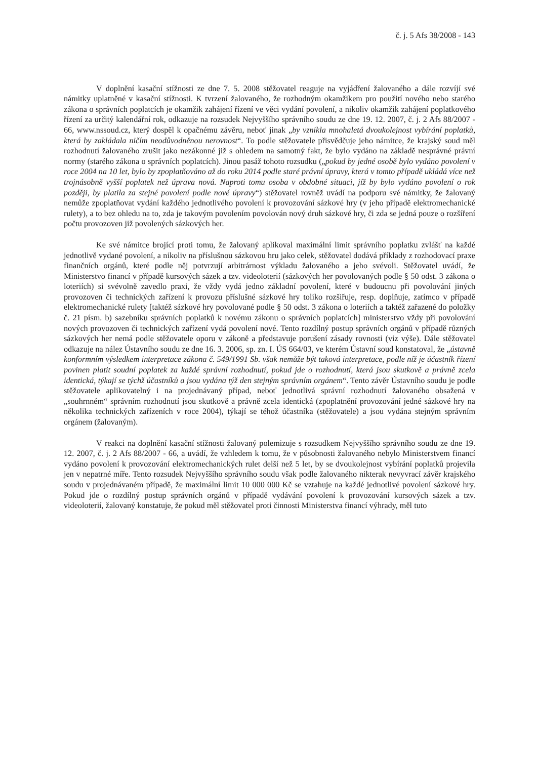č. j. 5 Afs 38/2008 - 143
V doplnění kasační stížnosti ze dne 7. 5. 2008 stěžovatel reaguje na vyjádření žalovaného a dále rozvíjí své námitky uplatněné v kasační stížnosti. K tvrzení žalovaného, že rozhodným okamžikem pro použití nového nebo starého zákona o správních poplatcích je okamžik zahájení řízení ve věci vydání povolení, a nikoliv okamžik zahájení poplatkového řízení za určitý kalendářní rok, odkazuje na rozsudek Nejvyššího správního soudu ze dne 19. 12. 2007, č. j. 2 Afs 88/2007 - 66, www.nssoud.cz, který dospěl k opačnému závěru, neboť jinak „by vznikla mnohaletá dvoukolejnost vybírání poplatků, která by zakládala ničím neodůvodněnou nerovnost“. To podle stěžovatele přisvědčuje jeho námitce, že krajský soud měl rozhodnutí žalovaného zrušit jako nezákonné již s ohledem na samotný fakt, že bylo vydáno na základě nesprávné právní normy (starého zákona o správních poplatcích). Jinou pasáž tohoto rozsudku („pokud by jedné osobě bylo vydáno povolení v roce 2004 na 10 let, bylo by zpoplatňováno až do roku 2014 podle staré právní úpravy, která v tomto případě ukládá více než trojnásobně vyšší poplatek než úprava nová. Naproti tomu osoba v obdobné situaci, jíž by bylo vydáno povolení o rok později, by platila za stejné povolení podle nové úpravy“) stěžovatel rovněž uvádí na podporu své námitky, že žalovaný nemůže zpoplatňovat vydání každého jednotlivého povolení k provozování sázkové hry (v jeho případě elektromechanické rulety), a to bez ohledu na to, zda je takovým povolením povolován nový druh sázkové hry, či zda se jedná pouze o rozšíření počtu provozoven již povolených sázkových her.
Ke své námitce brojící proti tomu, že žalovaný aplikoval maximální limit správního poplatku zvlášť na každé jednotlivě vydané povolení, a nikoliv na příslušnou sázkovou hru jako celek, stěžovatel dodává příklady z rozhodovací praxe finančních orgánů, které podle něj potvrzují arbitrárnost výkladu žalovaného a jeho svévoli. Stěžovatel uvádí, že Ministerstvo financí v případě kursových sázek a tzv. videoloterií (sázkových her povolovaných podle § 50 odst. 3 zákona o loteriích) si svévolně zavedlo praxi, že vždy vydá jedno základní povolení, které v budoucnu při povolování jiných provozoven či technických zařízení k provozu příslušné sázkové hry toliko rozšiřuje, resp. doplňuje, zatímco v případě elektromechanické rulety [taktéž sázkové hry povolované podle § 50 odst. 3 zákona o loteriích a taktéž zařazené do položky č. 21 písm. b) sazebníku správních poplatků k novému zákonu o správních poplatcích] ministerstvo vždy při povolování nových provozoven či technických zařízení vydá povolení nové. Tento rozdílný postup správních orgánů v případě různých sázkových her nemá podle stěžovatele oporu v zákoně a představuje porušení zásady rovnosti (viz výše). Dále stěžovatel odkazuje na nález Ústavního soudu ze dne 16. 3. 2006, sp. zn. I. ÚS 664/03, ve kterém Ústavní soud konstatoval, že „ústavně konformním výsledkem interpretace zákona č. 549/1991 Sb. však nemůže být taková interpretace, podle níž je účastník řízení povinen platit soudní poplatek za každé správní rozhodnutí, pokud jde o rozhodnutí, která jsou skutkově a právně zcela identická, týkají se týchž účastníků a jsou vydána týž den stejným správním orgánem“. Tento závěr Ústavního soudu je podle stěžovatele aplikovatelný i na projednávaný případ, neboť jednotlivá správní rozhodnutí žalovaného obsažená v „souhrnném“ správním rozhodnutí jsou skutkově a právně zcela identická (zpoplatnění provozování jedné sázkové hry na několika technických zařízeních v roce 2004), týkají se téhož účastníka (stěžovatele) a jsou vydána stejným správním orgánem (žalovaným).
V reakci na doplnění kasační stížnosti žalovaný polemizuje s rozsudkem Nejvyššího správního soudu ze dne 19. 12. 2007, č. j. 2 Afs 88/2007 - 66, a uvádí, že vzhledem k tomu, že v působnosti žalovaného nebylo Ministerstvem financí vydáno povolení k provozování elektromechanických rulet delší než 5 let, by se dvoukolejnost vybírání poplatků projevila jen v nepatrné míře. Tento rozsudek Nejvyššího správního soudu však podle žalovaného nikterak nevyvrací závěr krajského soudu v projednávaném případě, že maximální limit 10 000 000 Kč se vztahuje na každé jednotlivé povolení sázkové hry. Pokud jde o rozdílný postup správních orgánů v případě vydávání povolení k provozování kursových sázek a tzv. videoloterií, žalovaný konstatuje, že pokud měl stěžovatel proti činnosti Ministerstva financí výhrady, měl tuto